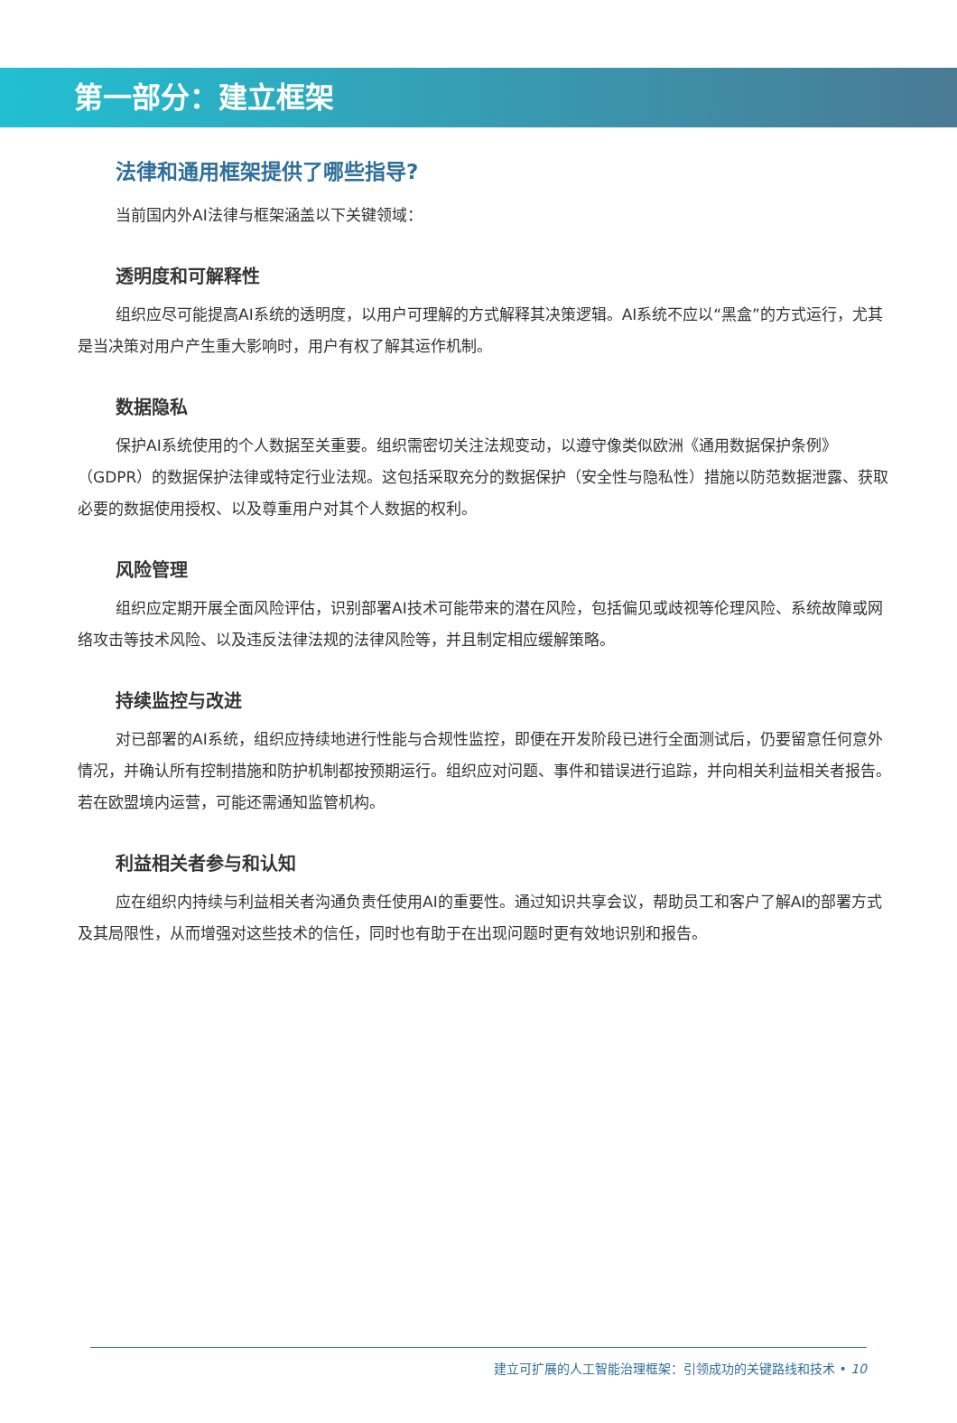第一部分：建立框架
法律和通用框架提供了哪些指导?
当前国内外AI法律与框架涵盖以下关键领域：
透明度和可解释性
组织应尽可能提高AI系统的透明度，以用户可理解的方式解释其决策逻辑。AI系统不应以“黑盒”的方式运行，尤其是当决策对用户产生重大影响时，用户有权了解其运作机制。
数据隐私
保护AI系统使用的个人数据至关重要。组织需密切关注法规变动，以遵守像类似欧洲《通用数据保护条例》（GDPR）的数据保护法律或特定行业法规。这包括采取充分的数据保护（安全性与隐私性）措施以防范数据泄露、获取必要的数据使用授权、以及尊重用户对其个人数据的权利。
风险管理
组织应定期开展全面风险评估，识别部署AI技术可能带来的潜在风险，包括偏见或歧视等伦理风险、系统故障或网络攻击等技术风险、以及违反法律法规的法律风险等，并且制定相应缓解策略。
持续监控与改进
对已部署的AI系统，组织应持续地进行性能与合规性监控，即便在开发阶段已进行全面测试后，仍要留意任何意外情况，并确认所有控制措施和防护机制都按预期运行。组织应对问题、事件和错误进行追踪，并向相关利益相关者报告。若在欧盟境内运营，可能还需通知监管机构。
利益相关者参与和认知
应在组织内持续与利益相关者沟通负责任使用AI的重要性。通过知识共享会议，帮助员工和客户了解AI的部署方式及其局限性，从而增强对这些技术的信任，同时也有助于在出现问题时更有效地识别和报告。
建立可扩展的人工智能治理框架：引领成功的关键路线和技术 • 10